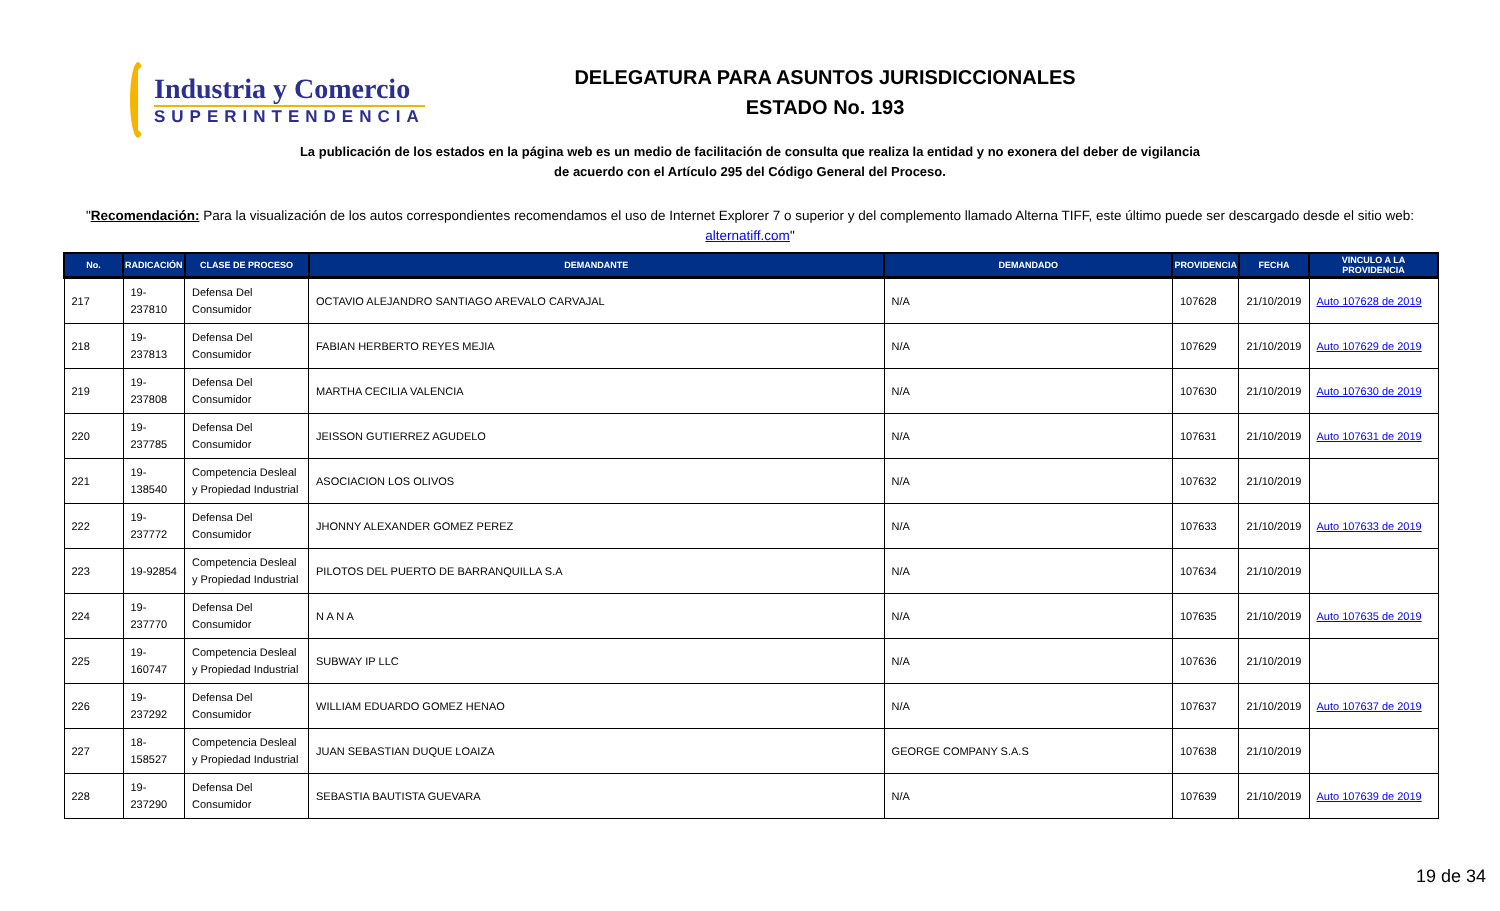Industria y Comercio
SUPERINTENDENCIA
DELEGATURA PARA ASUNTOS JURISDICCIONALES
ESTADO No. 193
La publicación de los estados en la página web es un medio de facilitación de consulta que realiza la entidad y no exonera del deber de vigilancia
de acuerdo con el Artículo 295 del Código General del Proceso.
"Recomendación: Para la visualización de los autos correspondientes recomendamos el uso de Internet Explorer 7 o superior y del complemento llamado Alterna TIFF, este último puede ser descargado desde el sitio web: alternatiff.com"
| No. | RADICACIÓN | CLASE DE PROCESO | DEMANDANTE | DEMANDADO | PROVIDENCIA | FECHA | VINCULO A LA PROVIDENCIA |
| --- | --- | --- | --- | --- | --- | --- | --- |
| 217 | 19-237810 | Defensa Del Consumidor | OCTAVIO ALEJANDRO SANTIAGO AREVALO CARVAJAL | N/A | 107628 | 21/10/2019 | Auto 107628 de 2019 |
| 218 | 19-237813 | Defensa Del Consumidor | FABIAN HERBERTO REYES MEJIA | N/A | 107629 | 21/10/2019 | Auto 107629 de 2019 |
| 219 | 19-237808 | Defensa Del Consumidor | MARTHA CECILIA VALENCIA | N/A | 107630 | 21/10/2019 | Auto 107630 de 2019 |
| 220 | 19-237785 | Defensa Del Consumidor | JEISSON GUTIERREZ AGUDELO | N/A | 107631 | 21/10/2019 | Auto 107631 de 2019 |
| 221 | 19-138540 | Competencia Desleal y Propiedad Industrial | ASOCIACION LOS OLIVOS | N/A | 107632 | 21/10/2019 | |
| 222 | 19-237772 | Defensa Del Consumidor | JHONNY ALEXANDER GOMEZ PEREZ | N/A | 107633 | 21/10/2019 | Auto 107633 de 2019 |
| 223 | 19-92854 | Competencia Desleal y Propiedad Industrial | PILOTOS DEL PUERTO DE BARRANQUILLA S.A | N/A | 107634 | 21/10/2019 | |
| 224 | 19-237770 | Defensa Del Consumidor | N A N A | N/A | 107635 | 21/10/2019 | Auto 107635 de 2019 |
| 225 | 19-160747 | Competencia Desleal y Propiedad Industrial | SUBWAY IP LLC | N/A | 107636 | 21/10/2019 | |
| 226 | 19-237292 | Defensa Del Consumidor | WILLIAM EDUARDO GOMEZ HENAO | N/A | 107637 | 21/10/2019 | Auto 107637 de 2019 |
| 227 | 18-158527 | Competencia Desleal y Propiedad Industrial | JUAN SEBASTIAN DUQUE LOAIZA | GEORGE COMPANY S.A.S | 107638 | 21/10/2019 | |
| 228 | 19-237290 | Defensa Del Consumidor | SEBASTIA BAUTISTA GUEVARA | N/A | 107639 | 21/10/2019 | Auto 107639 de 2019 |
19 de 34